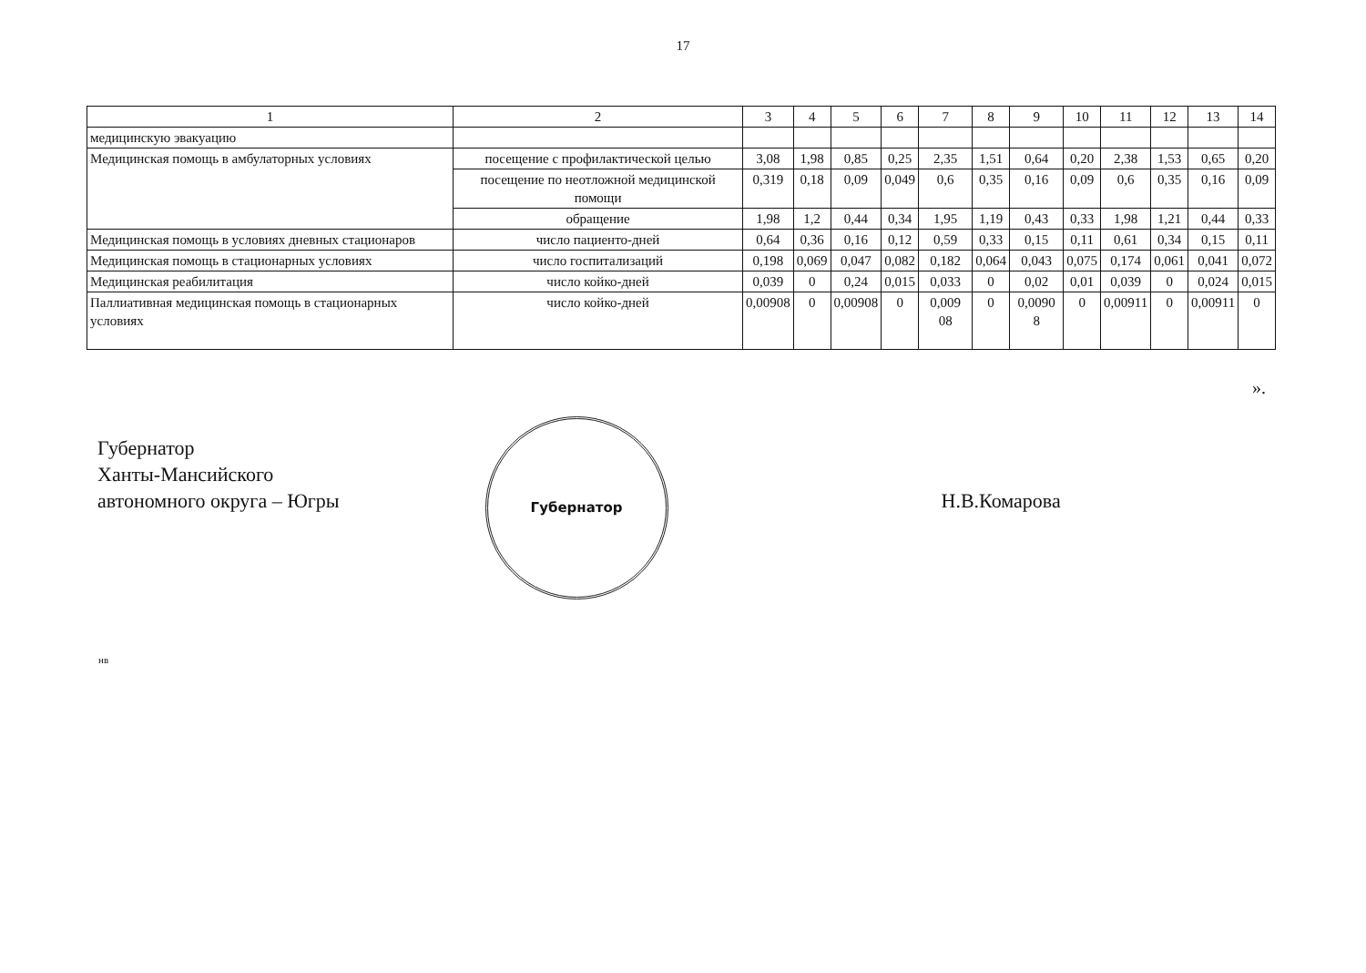17
| 1 | 2 | 3 | 4 | 5 | 6 | 7 | 8 | 9 | 10 | 11 | 12 | 13 | 14 |
| --- | --- | --- | --- | --- | --- | --- | --- | --- | --- | --- | --- | --- | --- |
| медицинскую эвакуацию | | | | | | | | | | | | | |
| Медицинская помощь в амбулаторных условиях | посещение с профилактической целью | 3,08 | 1,98 | 0,85 | 0,25 | 2,35 | 1,51 | 0,64 | 0,20 | 2,38 | 1,53 | 0,65 | 0,20 |
| | посещение по неотложной медицинской помощи | 0,319 | 0,18 | 0,09 | 0,049 | 0,6 | 0,35 | 0,16 | 0,09 | 0,6 | 0,35 | 0,16 | 0,09 |
| | обращение | 1,98 | 1,2 | 0,44 | 0,34 | 1,95 | 1,19 | 0,43 | 0,33 | 1,98 | 1,21 | 0,44 | 0,33 |
| Медицинская помощь в условиях дневных стационаров | число пациенто-дней | 0,64 | 0,36 | 0,16 | 0,12 | 0,59 | 0,33 | 0,15 | 0,11 | 0,61 | 0,34 | 0,15 | 0,11 |
| Медицинская помощь в стационарных условиях | число госпитализаций | 0,198 | 0,069 | 0,047 | 0,082 | 0,182 | 0,064 | 0,043 | 0,075 | 0,174 | 0,061 | 0,041 | 0,072 |
| Медицинская реабилитация | число койко-дней | 0,039 | 0 | 0,24 | 0,015 | 0,033 | 0 | 0,02 | 0,01 | 0,039 | 0 | 0,024 | 0,015 |
| Паллиативная медицинская помощь в стационарных условиях | число койко-дней | 0,00908 | 0 | 0,00908 | 0 | 0,009 08 | 0 | 0,0090 8 | 0 | 0,00911 | 0 | 0,00911 | 0 |
».
Губернатор
Ханты-Мансийского
автономного округа – Югры
Губернатор
Н.В.Комарова
нв